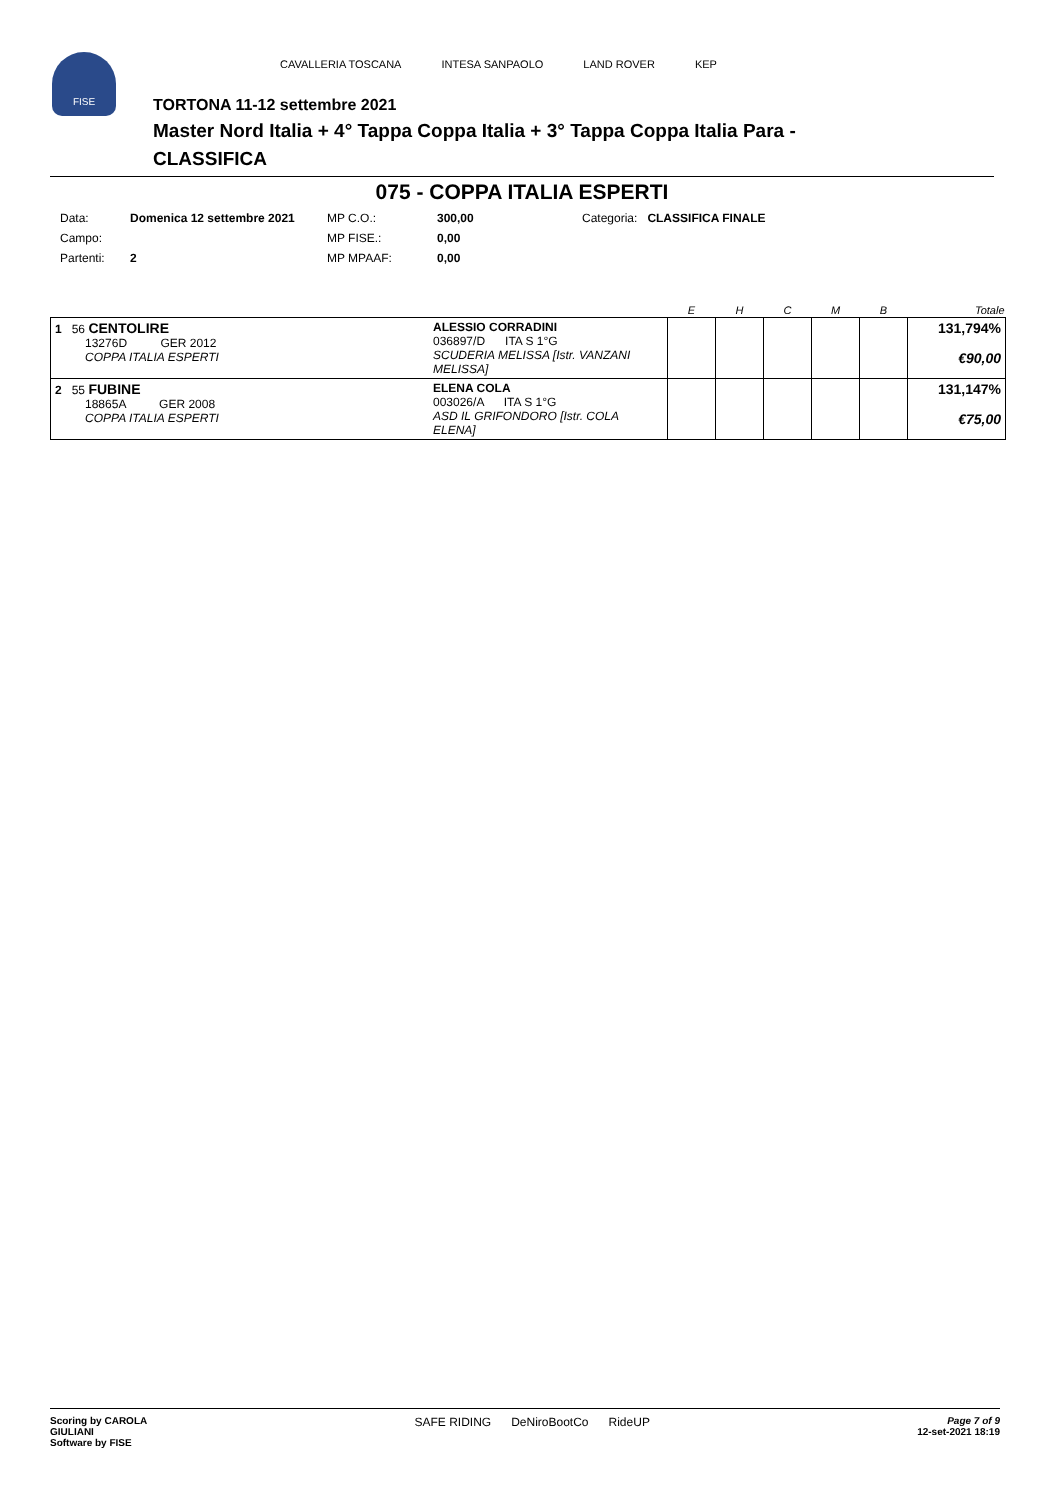FISE
CAVALLERIA TOSCANA INTESA SANPAOLO LAND ROVER KEP
TORTONA 11-12 settembre 2021
Master Nord Italia + 4° Tappa Coppa Italia + 3° Tappa Coppa Italia Para -
CLASSIFICA
075 - COPPA ITALIA ESPERTI
| Data: | Domenica 12 settembre 2021 | MP C.O.: | 300,00 | Categoria: CLASSIFICA FINALE |
| Campo: | | MP FISE.: | 0,00 | |
| Partenti: | 2 | MP MPAAF: | 0,00 | |
| | | E | H | C | M | B | Totale |
| --- | --- | --- | --- | --- | --- | --- | --- |
| 1 56 CENTOLIRE 13276D GER 2012 COPPA ITALIA ESPERTI | ALESSIO CORRADINI 036897/D ITA S 1°G SCUDERIA MELISSA [Istr. VANZANI MELISSA] | | | | | | 131,794% €90,00 |
| 2 55 FUBINE 18865A GER 2008 COPPA ITALIA ESPERTI | ELENA COLA 003026/A ITA S 1°G ASD IL GRIFONDORO [Istr. COLA ELENA] | | | | | | 131,147% €75,00 |
Scoring by CAROLA
GIULIANI
Software by FISE
SAFE RIDING DeNiroBootCo RideUP
Page 7 of 9
12-set-2021 18:19